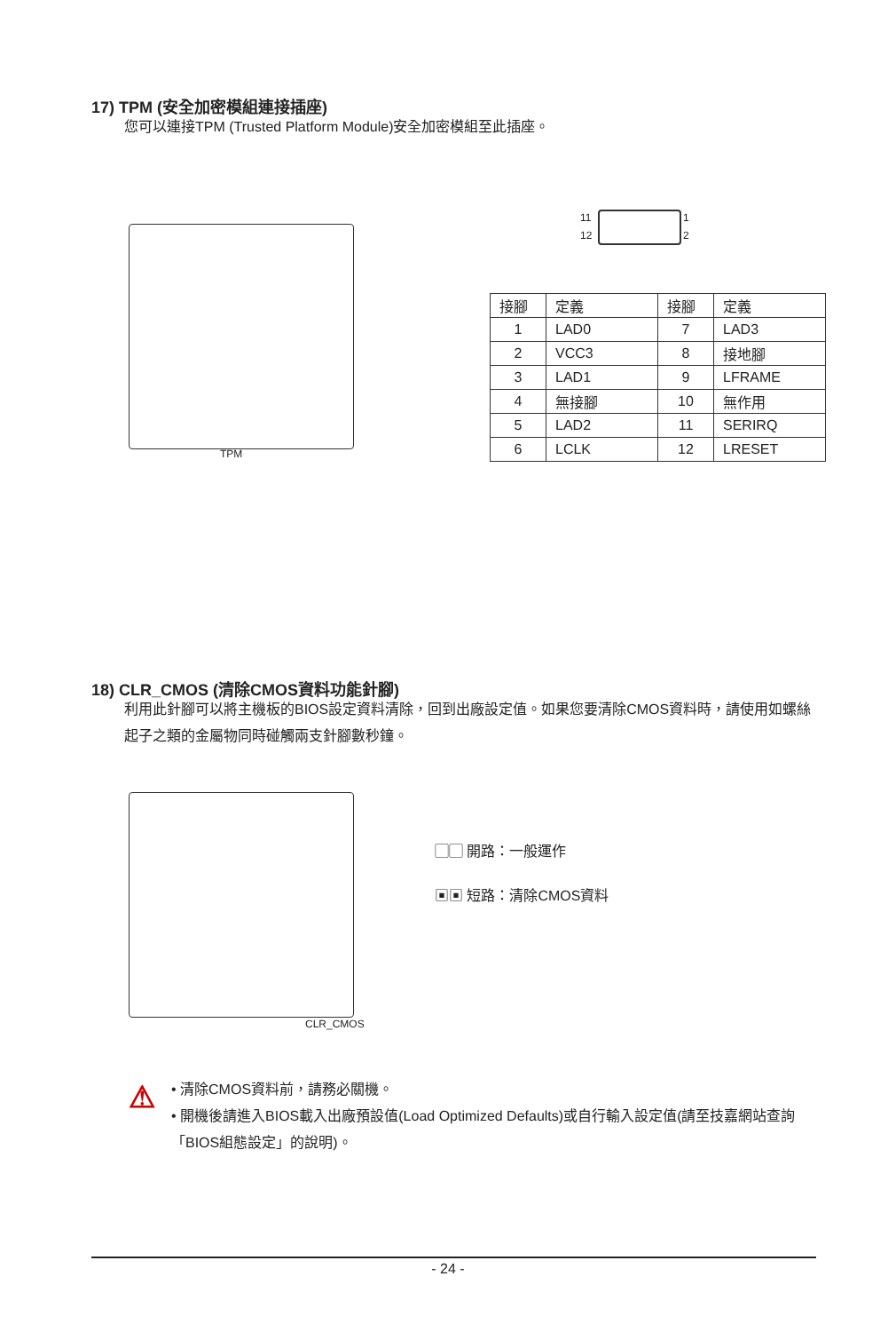17) TPM (安全加密模組連接插座)
您可以連接TPM (Trusted Platform Module)安全加密模組至此插座。
TPM
11 1
12 2
| 接腳 | 定義 | 接腳 | 定義 |
| --- | --- | --- | --- |
| 1 | LAD0 | 7 | LAD3 |
| 2 | VCC3 | 8 | 接地腳 |
| 3 | LAD1 | 9 | LFRAME |
| 4 | 無接腳 | 10 | 無作用 |
| 5 | LAD2 | 11 | SERIRQ |
| 6 | LCLK | 12 | LRESET |
18) CLR_CMOS (清除CMOS資料功能針腳)
利用此針腳可以將主機板的BIOS設定資料清除，回到出廠設定值。如果您要清除CMOS資料時，請使用如螺絲起子之類的金屬物同時碰觸兩支針腳數秒鐘。
CLR_CMOS
▢▢ 開路：一般運作
▣▣ 短路：清除CMOS資料
⚠
• 清除CMOS資料前，請務必關機。
• 開機後請進入BIOS載入出廠預設值(Load Optimized Defaults)或自行輸入設定值(請至技嘉網站查詢「BIOS組態設定」的說明)。
- 24 -